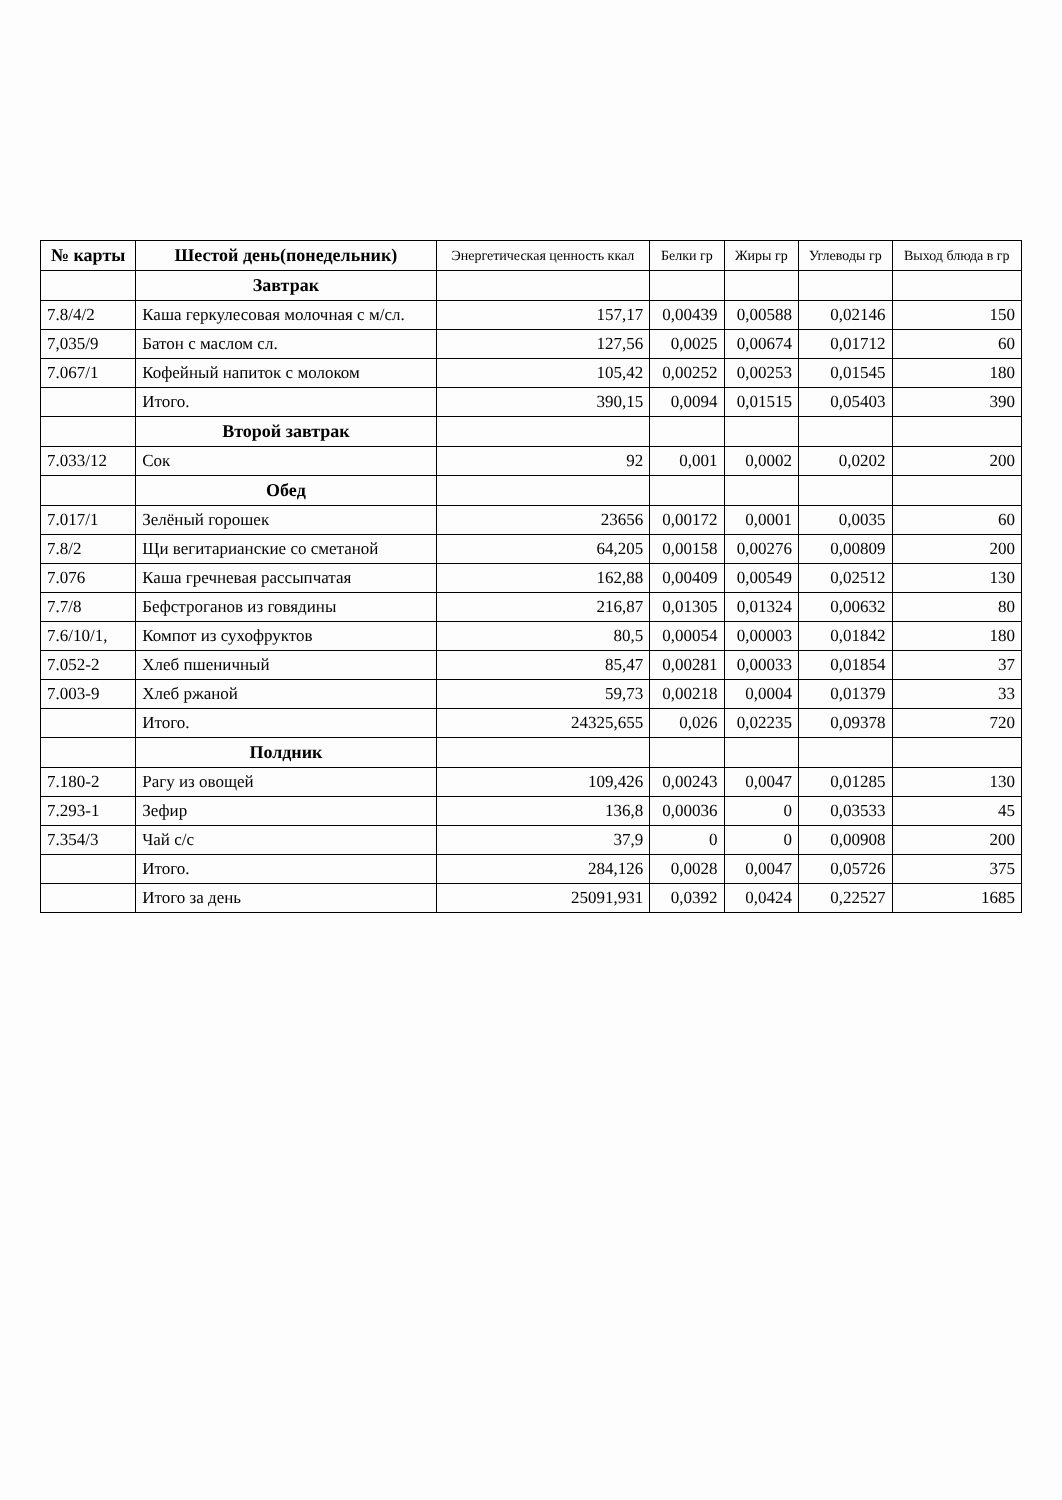| № карты | Шестой день(понедельник) | Энергетическая ценность ккал | Белки гр | Жиры гр | Углеводы гр | Выход блюда в гр |
| --- | --- | --- | --- | --- | --- | --- |
| | Завтрак | | | | | |
| 7.8/4/2 | Каша геркулесовая молочная с м/сл. | 157,17 | 0,00439 | 0,00588 | 0,02146 | 150 |
| 7,035/9 | Батон с маслом сл. | 127,56 | 0,0025 | 0,00674 | 0,01712 | 60 |
| 7.067/1 | Кофейный напиток с молоком | 105,42 | 0,00252 | 0,00253 | 0,01545 | 180 |
| | Итого. | 390,15 | 0,0094 | 0,01515 | 0,05403 | 390 |
| | Второй завтрак | | | | | |
| 7.033/12 | Сок | 92 | 0,001 | 0,0002 | 0,0202 | 200 |
| | Обед | | | | | |
| 7.017/1 | Зелёный горошек | 23656 | 0,00172 | 0,0001 | 0,0035 | 60 |
| 7.8/2 | Щи вегитарианские со сметаной | 64,205 | 0,00158 | 0,00276 | 0,00809 | 200 |
| 7.076 | Каша гречневая рассыпчатая | 162,88 | 0,00409 | 0,00549 | 0,02512 | 130 |
| 7.7/8 | Бефстроганов из говядины | 216,87 | 0,01305 | 0,01324 | 0,00632 | 80 |
| 7.6/10/1, | Компот из сухофруктов | 80,5 | 0,00054 | 0,00003 | 0,01842 | 180 |
| 7.052-2 | Хлеб пшеничный | 85,47 | 0,00281 | 0,00033 | 0,01854 | 37 |
| 7.003-9 | Хлеб ржаной | 59,73 | 0,00218 | 0,0004 | 0,01379 | 33 |
| | Итого. | 24325,655 | 0,026 | 0,02235 | 0,09378 | 720 |
| | Полдник | | | | | |
| 7.180-2 | Рагу из овощей | 109,426 | 0,00243 | 0,0047 | 0,01285 | 130 |
| 7.293-1 | Зефир | 136,8 | 0,00036 | 0 | 0,03533 | 45 |
| 7.354/3 | Чай с/с | 37,9 | 0 | 0 | 0,00908 | 200 |
| | Итого. | 284,126 | 0,0028 | 0,0047 | 0,05726 | 375 |
| | Итого за день | 25091,931 | 0,0392 | 0,0424 | 0,22527 | 1685 |